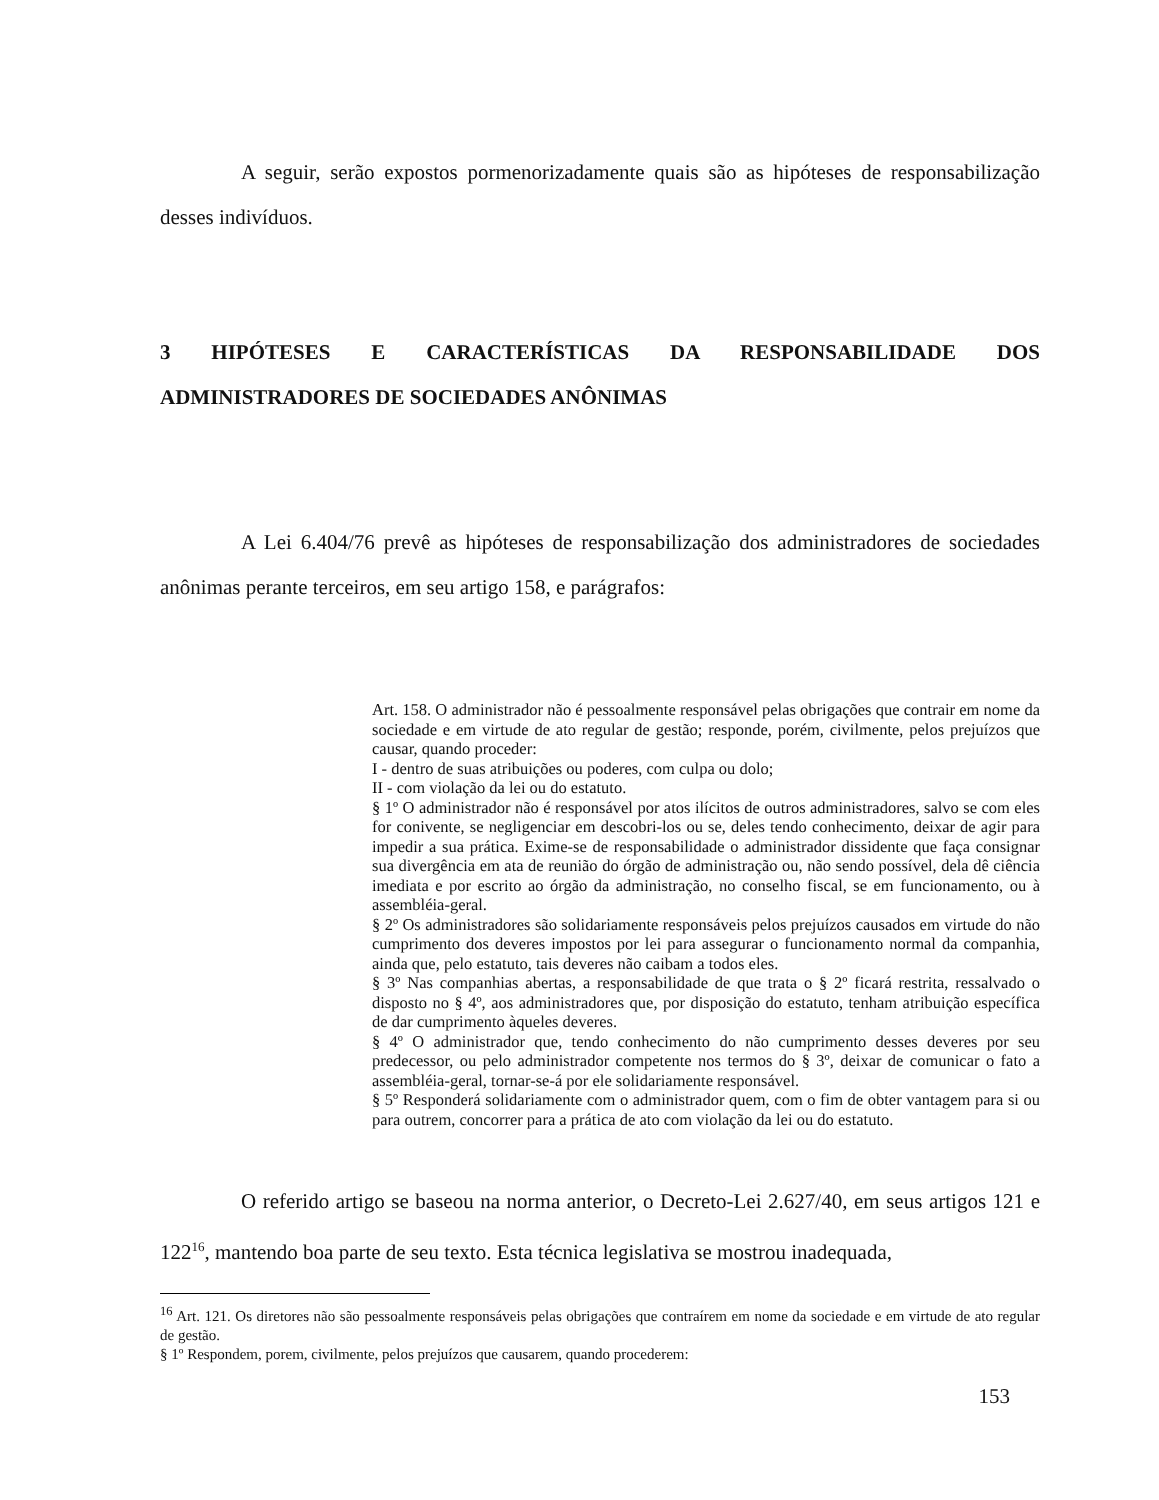A seguir, serão expostos pormenorizadamente quais são as hipóteses de responsabilização desses indivíduos.
3 HIPÓTESES E CARACTERÍSTICAS DA RESPONSABILIDADE DOS ADMINISTRADORES DE SOCIEDADES ANÔNIMAS
A Lei 6.404/76 prevê as hipóteses de responsabilização dos administradores de sociedades anônimas perante terceiros, em seu artigo 158, e parágrafos:
Art. 158. O administrador não é pessoalmente responsável pelas obrigações que contrair em nome da sociedade e em virtude de ato regular de gestão; responde, porém, civilmente, pelos prejuízos que causar, quando proceder:
I - dentro de suas atribuições ou poderes, com culpa ou dolo;
II - com violação da lei ou do estatuto.
§ 1º O administrador não é responsável por atos ilícitos de outros administradores, salvo se com eles for conivente, se negligenciar em descobri-los ou se, deles tendo conhecimento, deixar de agir para impedir a sua prática. Exime-se de responsabilidade o administrador dissidente que faça consignar sua divergência em ata de reunião do órgão de administração ou, não sendo possível, dela dê ciência imediata e por escrito ao órgão da administração, no conselho fiscal, se em funcionamento, ou à assembléia-geral.
§ 2º Os administradores são solidariamente responsáveis pelos prejuízos causados em virtude do não cumprimento dos deveres impostos por lei para assegurar o funcionamento normal da companhia, ainda que, pelo estatuto, tais deveres não caibam a todos eles.
§ 3º Nas companhias abertas, a responsabilidade de que trata o § 2º ficará restrita, ressalvado o disposto no § 4º, aos administradores que, por disposição do estatuto, tenham atribuição específica de dar cumprimento àqueles deveres.
§ 4º O administrador que, tendo conhecimento do não cumprimento desses deveres por seu predecessor, ou pelo administrador competente nos termos do § 3º, deixar de comunicar o fato a assembléia-geral, tornar-se-á por ele solidariamente responsável.
§ 5º Responderá solidariamente com o administrador quem, com o fim de obter vantagem para si ou para outrem, concorrer para a prática de ato com violação da lei ou do estatuto.
O referido artigo se baseou na norma anterior, o Decreto-Lei 2.627/40, em seus artigos 121 e 122<sup>16</sup>, mantendo boa parte de seu texto. Esta técnica legislativa se mostrou inadequada,
<sup>16</sup> Art. 121. Os diretores não são pessoalmente responsáveis pelas obrigações que contraírem em nome da sociedade e em virtude de ato regular de gestão.
§ 1º Respondem, porem, civilmente, pelos prejuízos que causarem, quando procederem:
153